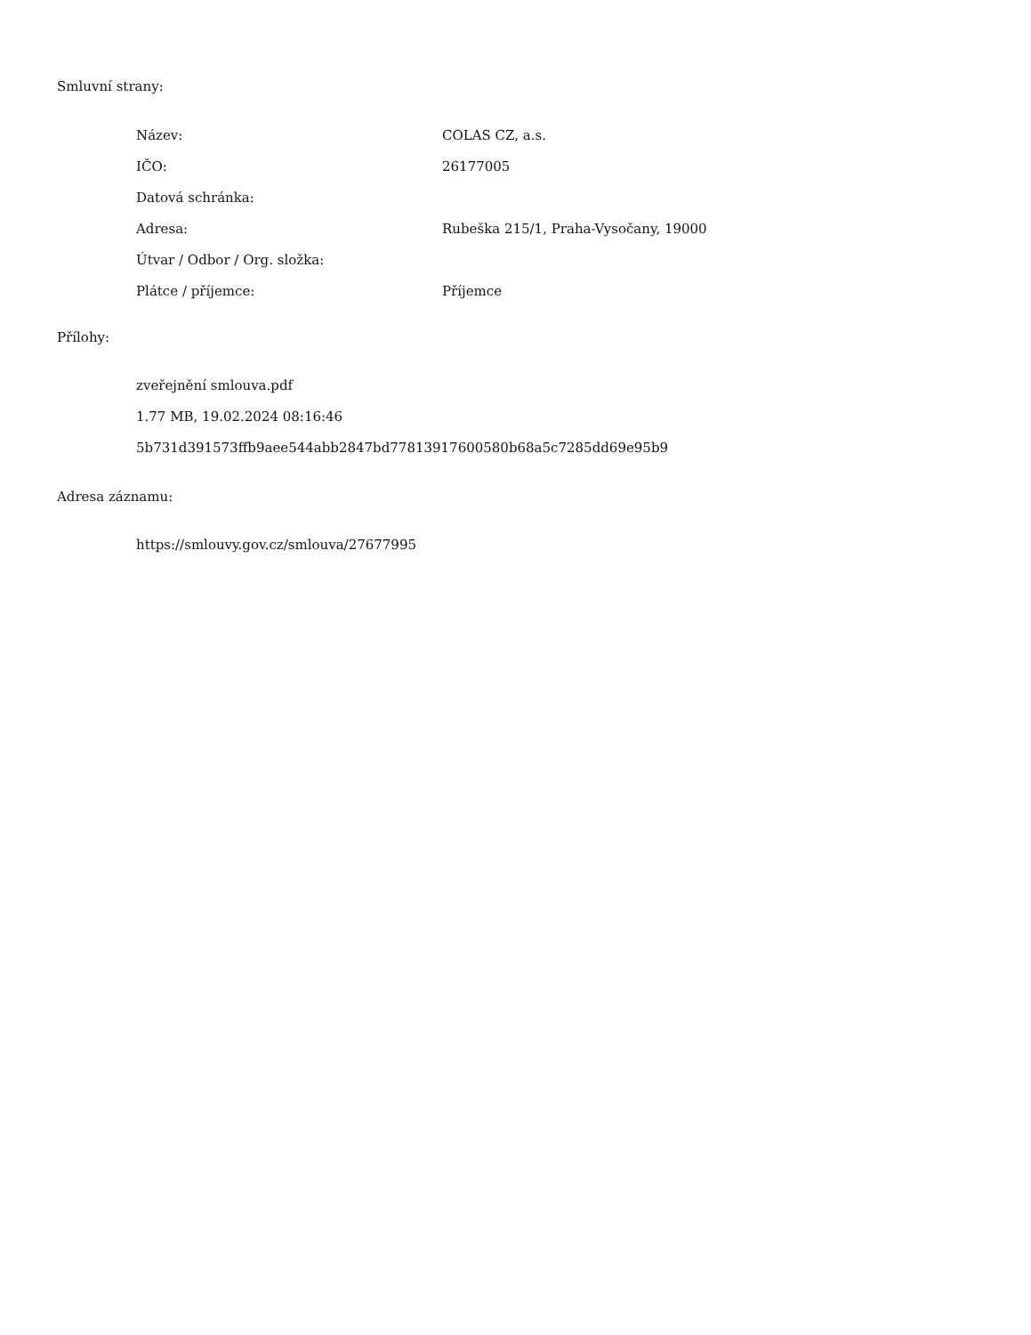Smluvní strany:
| Název: | COLAS CZ, a.s. |
| IČO: | 26177005 |
| Datová schránka: | |
| Adresa: | Rubeška 215/1, Praha-Vysočany, 19000 |
| Útvar / Odbor / Org. složka: | |
| Plátce / příjemce: | Příjemce |
Přílohy:
zveřejnění smlouva.pdf
1.77 MB, 19.02.2024 08:16:46
5b731d391573ffb9aee544abb2847bd77813917600580b68a5c7285dd69e95b9
Adresa záznamu:
https://smlouvy.gov.cz/smlouva/27677995